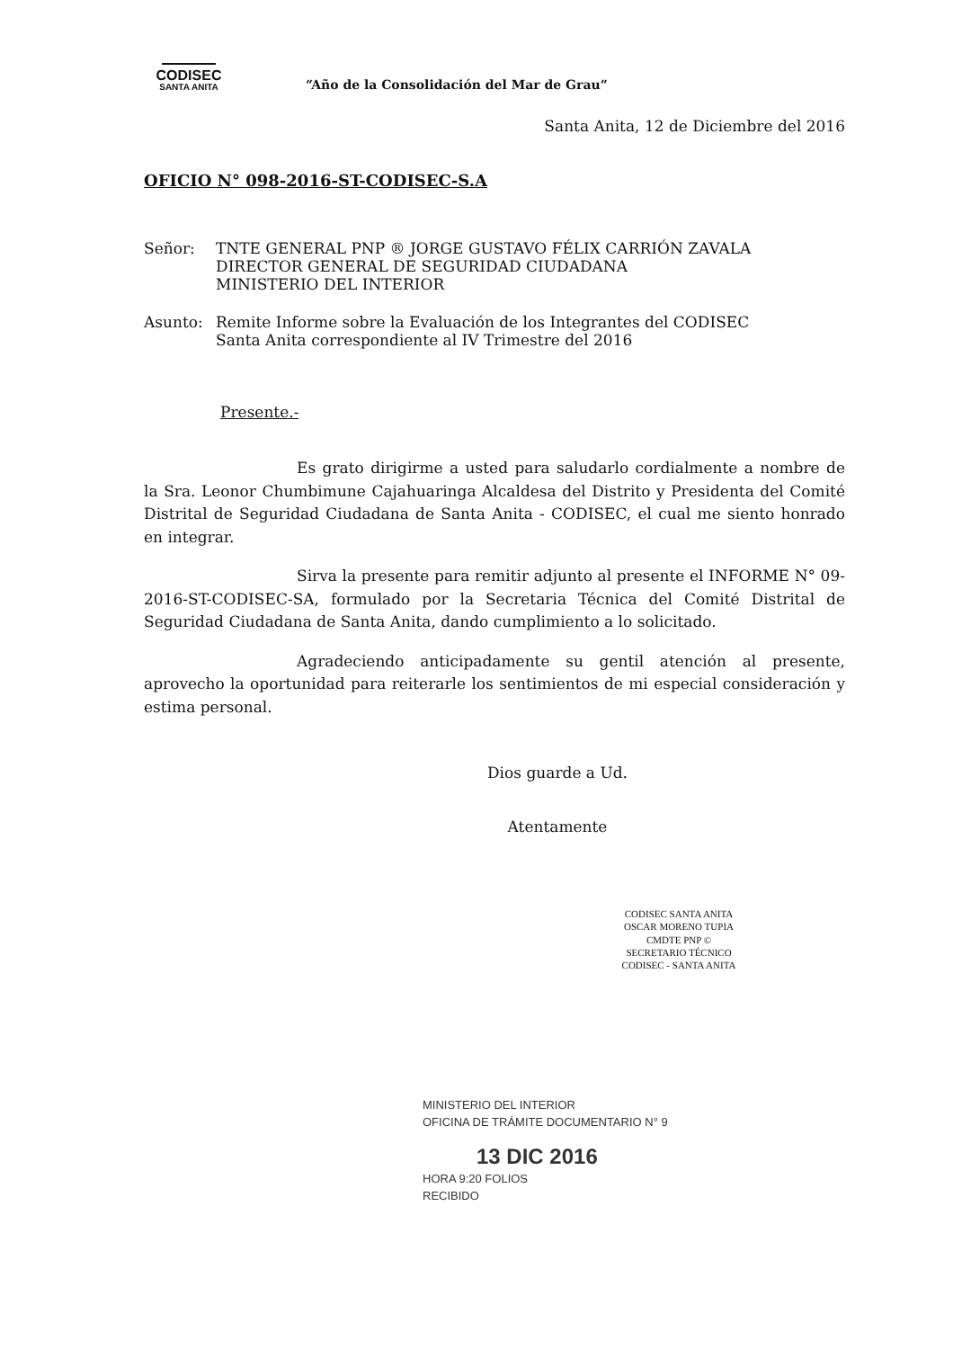CODISEC
SANTA ANITA
“Año de la Consolidación del Mar de Grau”
Santa Anita, 12 de Diciembre del 2016
OFICIO N° 098-2016-ST-CODISEC-S.A
Señor: TNTE GENERAL PNP ® JORGE GUSTAVO FÉLIX CARRIÓN ZAVALA
DIRECTOR GENERAL DE SEGURIDAD CIUDADANA
MINISTERIO DEL INTERIOR
Asunto: Remite Informe sobre la Evaluación de los Integrantes del CODISEC
Santa Anita correspondiente al IV Trimestre del 2016
Presente.-
Es grato dirigirme a usted para saludarlo cordialmente a nombre de la Sra. Leonor Chumbimune Cajahuaringa Alcaldesa del Distrito y Presidenta del Comité Distrital de Seguridad Ciudadana de Santa Anita - CODISEC, el cual me siento honrado en integrar.
Sirva la presente para remitir adjunto al presente el INFORME N° 09-2016-ST-CODISEC-SA, formulado por la Secretaria Técnica del Comité Distrital de Seguridad Ciudadana de Santa Anita, dando cumplimiento a lo solicitado.
Agradeciendo anticipadamente su gentil atención al presente, aprovecho la oportunidad para reiterarle los sentimientos de mi especial consideración y estima personal.
Dios guarde a Ud.
Atentamente
CODISEC SANTA ANITA
OSCAR MORENO TUPIA
CMDTE PNP ©
SECRETARIO TÉCNICO
CODISEC - SANTA ANITA
MINISTERIO DEL INTERIOR
OFICINA DE TRÁMITE DOCUMENTARIO N° 9
13 DIC 2016
HORA 9:20 FOLIOS
RECIBIDO